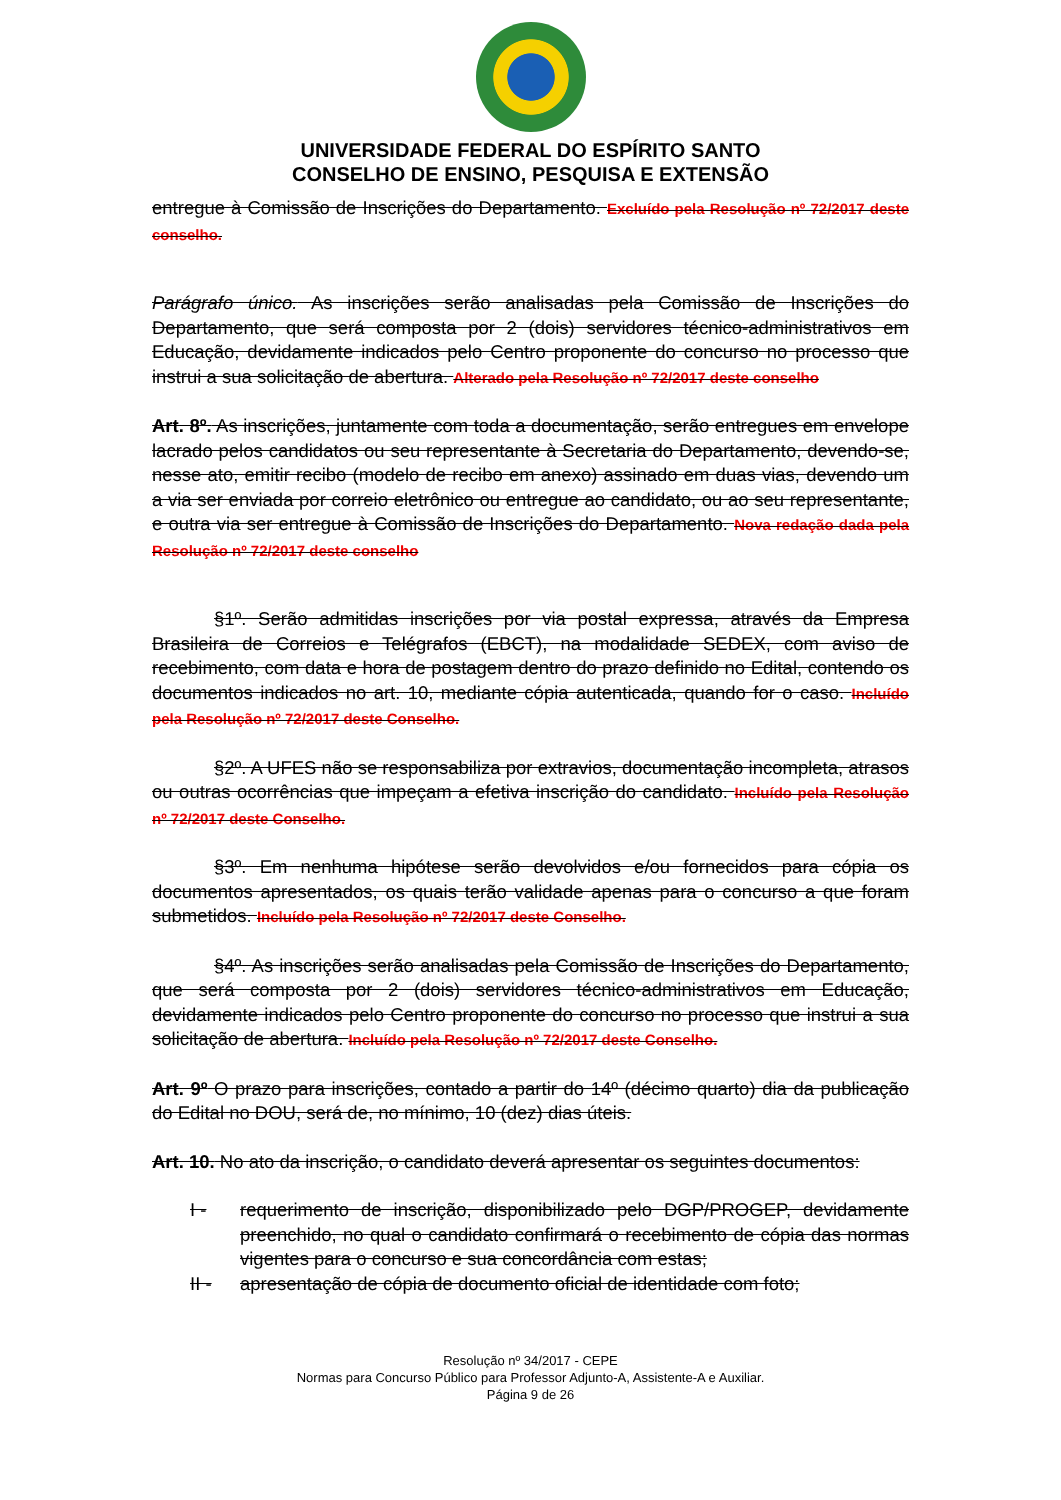UNIVERSIDADE FEDERAL DO ESPÍRITO SANTO
CONSELHO DE ENSINO, PESQUISA E EXTENSÃO
entregue à Comissão de Inscrições do Departamento. Excluído pela Resolução nº 72/2017 deste conselho.
Parágrafo único. As inscrições serão analisadas pela Comissão de Inscrições do Departamento, que será composta por 2 (dois) servidores técnico-administrativos em Educação, devidamente indicados pelo Centro proponente do concurso no processo que instrui a sua solicitação de abertura. Alterado pela Resolução nº 72/2017 deste conselho
Art. 8º. As inscrições, juntamente com toda a documentação, serão entregues em envelope lacrado pelos candidatos ou seu representante à Secretaria do Departamento, devendo-se, nesse ato, emitir recibo (modelo de recibo em anexo) assinado em duas vias, devendo um a via ser enviada por correio eletrônico ou entregue ao candidato, ou ao seu representante, e outra via ser entregue à Comissão de Inscrições do Departamento. Nova redação dada pela Resolução nº 72/2017 deste conselho
§1º. Serão admitidas inscrições por via postal expressa, através da Empresa Brasileira de Correios e Telégrafos (EBCT), na modalidade SEDEX, com aviso de recebimento, com data e hora de postagem dentro do prazo definido no Edital, contendo os documentos indicados no art. 10, mediante cópia autenticada, quando for o caso. Incluído pela Resolução nº 72/2017 deste Conselho.
§2º. A UFES não se responsabiliza por extravios, documentação incompleta, atrasos ou outras ocorrências que impeçam a efetiva inscrição do candidato. Incluído pela Resolução nº 72/2017 deste Conselho.
§3º. Em nenhuma hipótese serão devolvidos e/ou fornecidos para cópia os documentos apresentados, os quais terão validade apenas para o concurso a que foram submetidos. Incluído pela Resolução nº 72/2017 deste Conselho.
§4º. As inscrições serão analisadas pela Comissão de Inscrições do Departamento, que será composta por 2 (dois) servidores técnico-administrativos em Educação, devidamente indicados pelo Centro proponente do concurso no processo que instrui a sua solicitação de abertura. Incluído pela Resolução nº 72/2017 deste Conselho.
Art. 9º O prazo para inscrições, contado a partir do 14º (décimo quarto) dia da publicação do Edital no DOU, será de, no mínimo, 10 (dez) dias úteis.
Art. 10. No ato da inscrição, o candidato deverá apresentar os seguintes documentos:
I - requerimento de inscrição, disponibilizado pelo DGP/PROGEP, devidamente preenchido, no qual o candidato confirmará o recebimento de cópia das normas vigentes para o concurso e sua concordância com estas;
II - apresentação de cópia de documento oficial de identidade com foto;
Resolução nº 34/2017 - CEPE
Normas para Concurso Público para Professor Adjunto-A, Assistente-A e Auxiliar.
Página 9 de 26